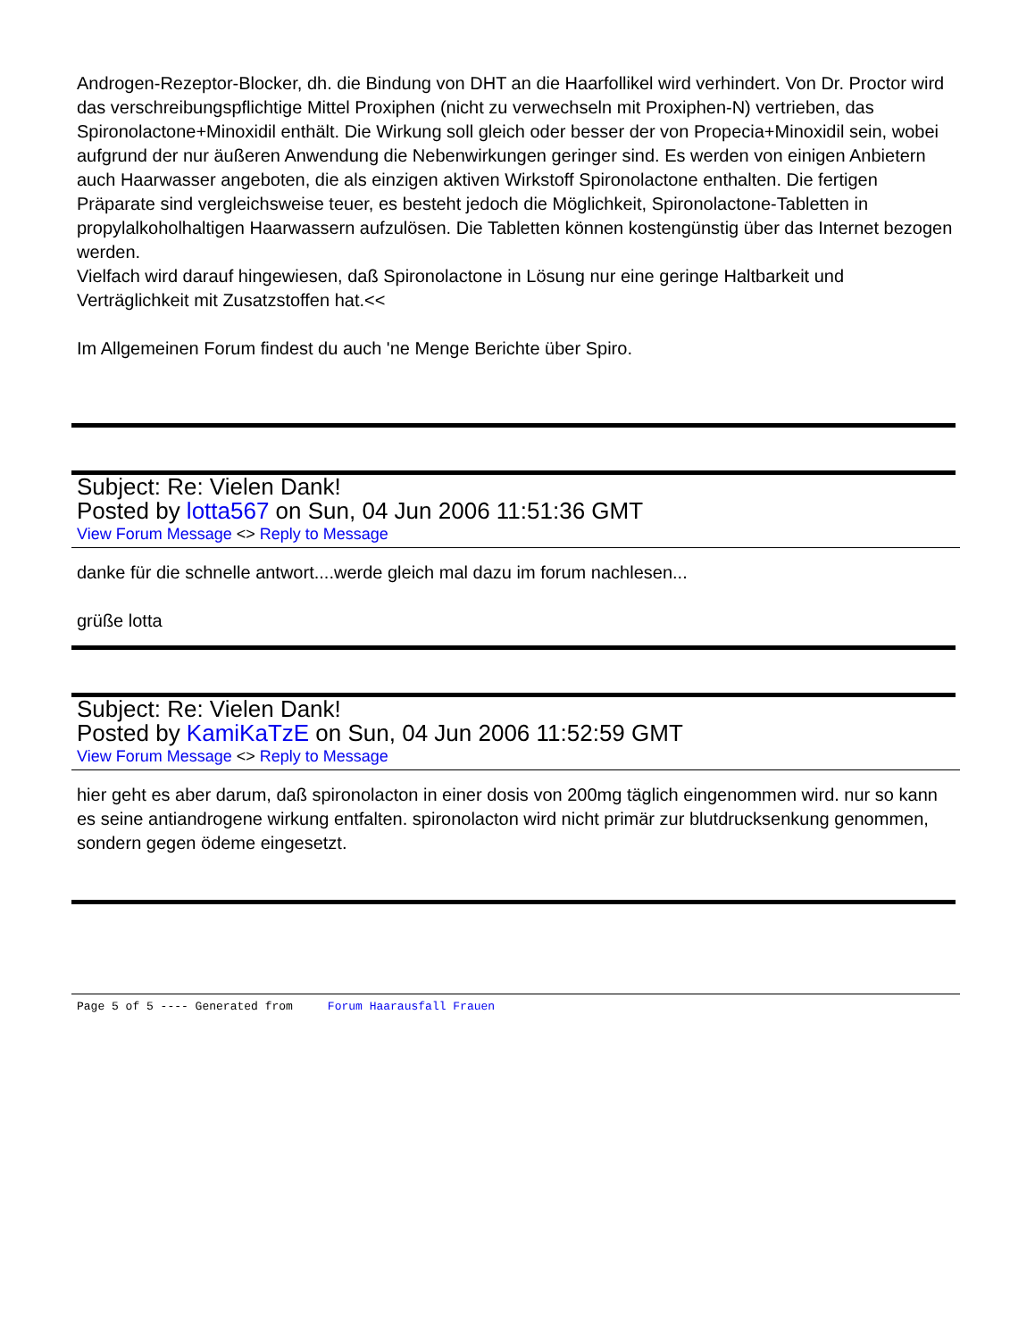Androgen-Rezeptor-Blocker, dh. die Bindung von DHT an die Haarfollikel wird verhindert. Von Dr. Proctor wird das verschreibungspflichtige Mittel Proxiphen (nicht zu verwechseln mit Proxiphen-N) vertrieben, das Spironolactone+Minoxidil enthält. Die Wirkung soll gleich oder besser der von Propecia+Minoxidil sein, wobei aufgrund der nur äußeren Anwendung die Nebenwirkungen geringer sind. Es werden von einigen Anbietern auch Haarwasser angeboten, die als einzigen aktiven Wirkstoff Spironolactone enthalten. Die fertigen Präparate sind vergleichsweise teuer, es besteht jedoch die Möglichkeit, Spironolactone-Tabletten in propylalkoholhaltigen Haarwassern aufzulösen. Die Tabletten können kostengünstig über das Internet bezogen werden.
Vielfach wird darauf hingewiesen, daß Spironolactone in Lösung nur eine geringe Haltbarkeit und Verträglichkeit mit Zusatzstoffen hat.<<
Im Allgemeinen Forum findest du auch 'ne Menge Berichte über Spiro.
Subject: Re: Vielen Dank!
Posted by lotta567 on Sun, 04 Jun 2006 11:51:36 GMT
View Forum Message <> Reply to Message
danke für die schnelle antwort....werde gleich mal dazu im forum nachlesen...
grüße lotta
Subject: Re: Vielen Dank!
Posted by KamiKaTzE on Sun, 04 Jun 2006 11:52:59 GMT
View Forum Message <> Reply to Message
hier geht es aber darum, daß spironolacton in einer dosis von 200mg täglich eingenommen wird. nur so kann es seine antiandrogene wirkung entfalten. spironolacton wird nicht primär zur blutdrucksenkung genommen, sondern gegen ödeme eingesetzt.
Page 5 of 5 ---- Generated from Forum Haarausfall Frauen